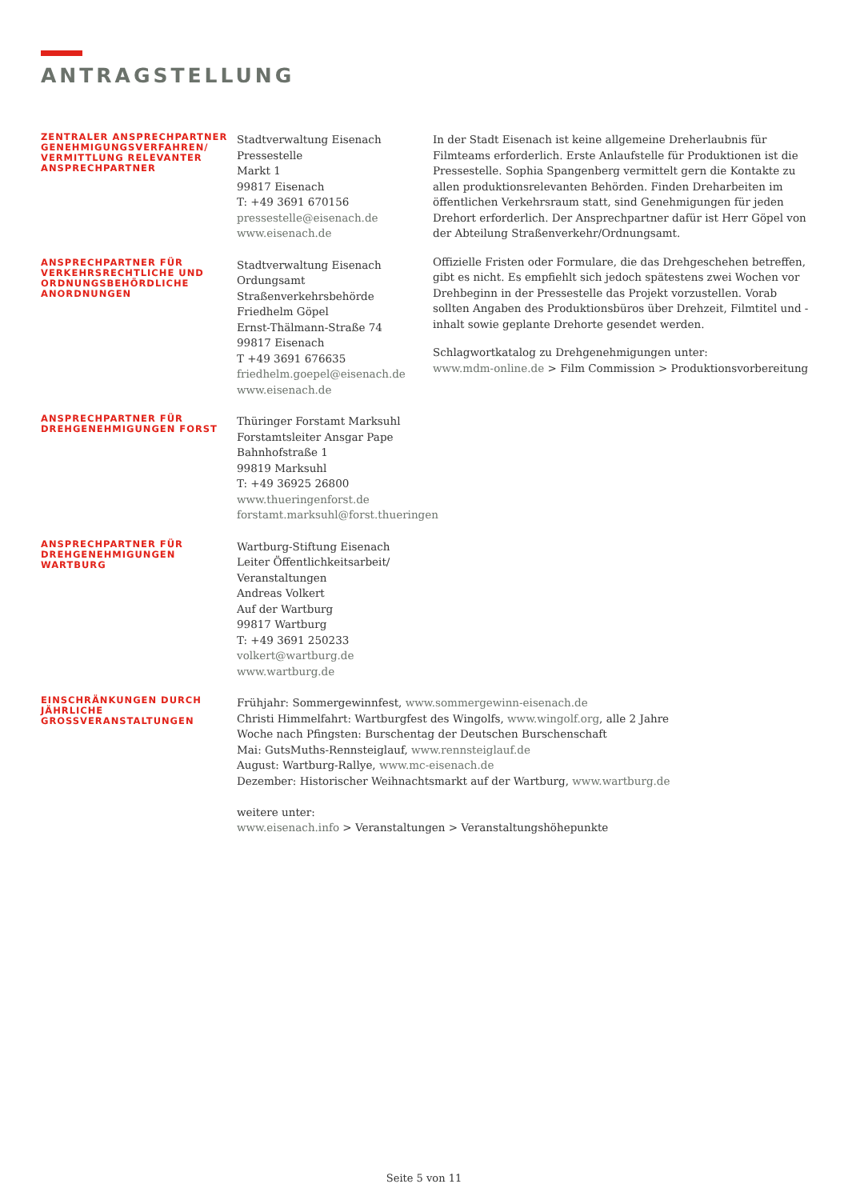ANTRAGSTELLUNG
ZENTRALER ANSPRECHPARTNER GENEHMIGUNGSVERFAHREN/ VERMITTLUNG RELEVANTER ANSPRECHPARTNER
Stadtverwaltung Eisenach
Pressestelle
Markt 1
99817 Eisenach
T: +49 3691 670156
pressestelle@eisenach.de
www.eisenach.de
ANSPRECHPARTNER FÜR VERKEHRSRECHTLICHE UND ORDNUNGSBEHÖRDLICHE ANORDNUNGEN
Stadtverwaltung Eisenach
Ordungsamt
Straßenverkehrsbehörde
Friedhelm Göpel
Ernst-Thälmann-Straße 74
99817 Eisenach
T +49 3691 676635
friedhelm.goepel@eisenach.de
www.eisenach.de
ANSPRECHPARTNER FÜR DREHGENEHMIGUNGEN FORST
Thüringer Forstamt Marksuhl
Forstamtsleiter Ansgar Pape
Bahnhofstraße 1
99819 Marksuhl
T: +49 36925 26800
www.thueringenforst.de
forstamt.marksuhl@forst.thueringen
ANSPRECHPARTNER FÜR DREHGENEHMIGUNGEN WARTBURG
Wartburg-Stiftung Eisenach
Leiter Öffentlichkeitsarbeit/
Veranstaltungen
Andreas Volkert
Auf der Wartburg
99817 Wartburg
T: +49 3691 250233
volkert@wartburg.de
www.wartburg.de
EINSCHRÄNKUNGEN DURCH JÄHRLICHE GROSSVERANSTALTUNGEN
Frühjahr: Sommergewinnfest, www.sommergewinn-eisenach.de
Christi Himmelfahrt: Wartburgfest des Wingolfs, www.wingolf.org, alle 2 Jahre
Woche nach Pfingsten: Burschentag der Deutschen Burschenschaft
Mai: GutsMuths-Rennsteiglauf, www.rennsteiglauf.de
August: Wartburg-Rallye, www.mc-eisenach.de
Dezember: Historischer Weihnachtsmarkt auf der Wartburg, www.wartburg.de
weitere unter:
www.eisenach.info > Veranstaltungen > Veranstaltungshöhepunkte
In der Stadt Eisenach ist keine allgemeine Dreherlaubnis für Filmteams erforderlich. Erste Anlaufstelle für Produktionen ist die Pressestelle. Sophia Spangenberg vermittelt gern die Kontakte zu allen produktionsrelevanten Behörden. Finden Dreharbeiten im öffentlichen Verkehrsraum statt, sind Genehmigungen für jeden Drehort erforderlich. Der Ansprechpartner dafür ist Herr Göpel von der Abteilung Straßenverkehr/Ordnungsamt.
Offizielle Fristen oder Formulare, die das Drehgeschehen betreffen, gibt es nicht. Es empfiehlt sich jedoch spätestens zwei Wochen vor Drehbeginn in der Pressestelle das Projekt vorzustellen. Vorab sollten Angaben des Produktionsbüros über Drehzeit, Filmtitel und -inhalt sowie geplante Drehorte gesendet werden.
Schlagwortkatalog zu Drehgenehmigungen unter:
www.mdm-online.de > Film Commission > Produktionsvorbereitung
Seite 5 von 11